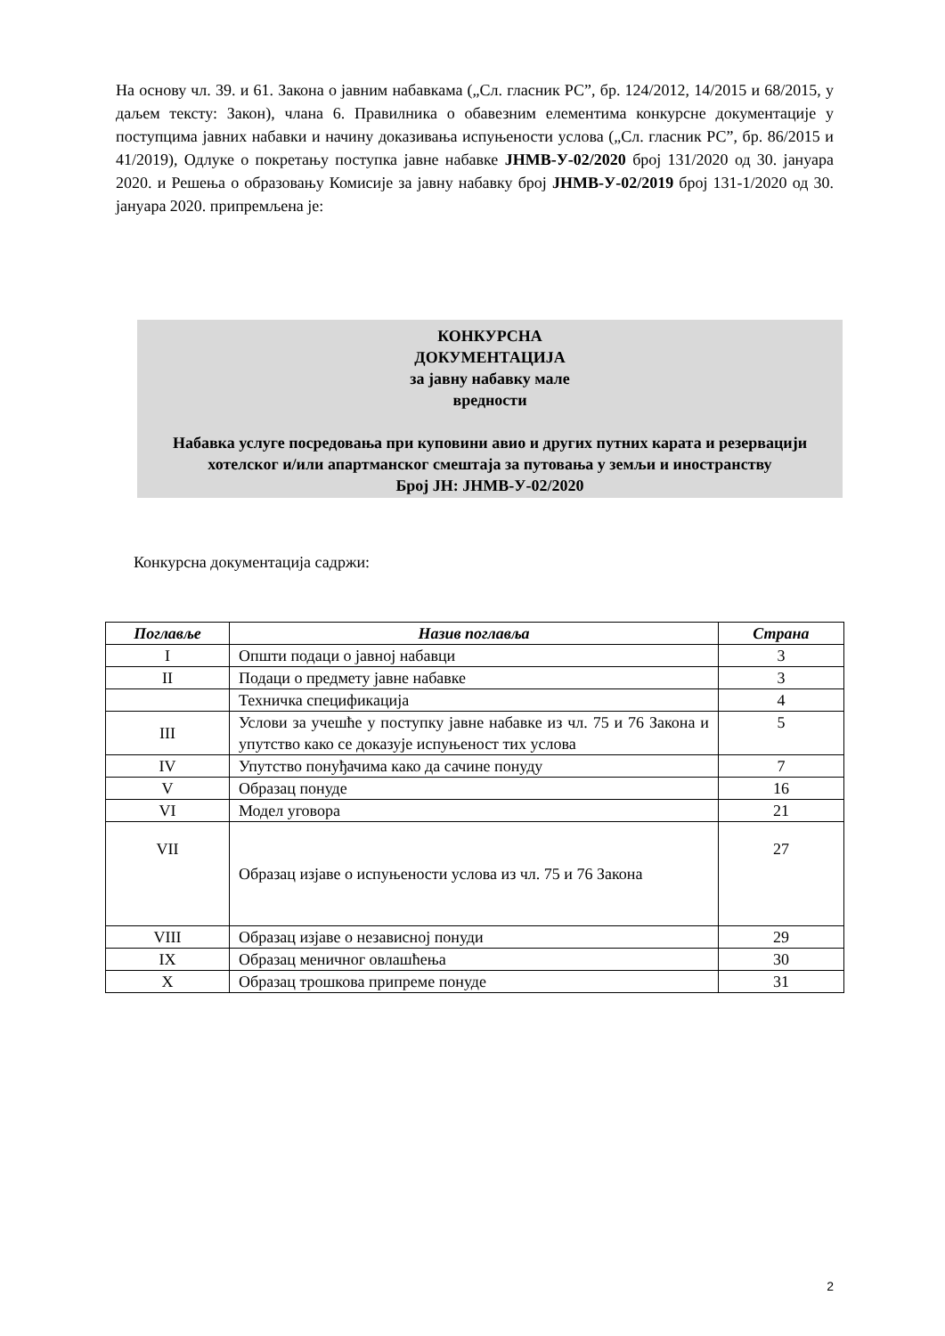На основу чл. 39. и 61. Закона о јавним набавкама („Сл. гласник РС”, бр. 124/2012, 14/2015 и 68/2015, у даљем тексту: Закон), члана 6. Правилника о обавезним елементима конкурсне документације у поступцима јавних набавки и начину доказивања испуњености услова („Сл. гласник РС”, бр. 86/2015 и 41/2019), Одлуке о покретању поступка јавне набавке ЈНМВ-У-02/2020 број 131/2020 од 30. јануара 2020. и Решења о образовању Комисије за јавну набавку број ЈНМВ-У-02/2019 број 131-1/2020 од 30. јануара 2020. припремљена је:
КОНКУРСНА
ДОКУМЕНТАЦИЈА
за јавну набавку мале
вредности
Набавка услуге посредовања при куповини авио и других путних карата и резервацији хотелског и/или апартманског смештаја за путовања у земљи и иностранству
Број ЈН: ЈНМВ-У-02/2020
Конкурсна документација садржи:
| Поглавље | Назив поглавља | Страна |
| --- | --- | --- |
| I | Општи подаци о јавној набавци | 3 |
| II | Подаци о предмету јавне набавке | 3 |
| | Техничка спецификација | 4 |
| III | Услови за учешће у поступку јавне набавке из чл. 75 и 76 Закона и упутство како се доказује испуњеност тих услова | 5 |
| IV | Упутство понуђачима како да сачине понуду | 7 |
| V | Образац понуде | 16 |
| VI | Модел уговора | 21 |
| VII | Образац изјаве о испуњености услова из чл. 75 и 76 Закона | 27 |
| VIII | Образац изјаве о независној понуди | 29 |
| IX | Образац меничног овлашћења | 30 |
| X | Образац трошкова припреме понуде | 31 |
2